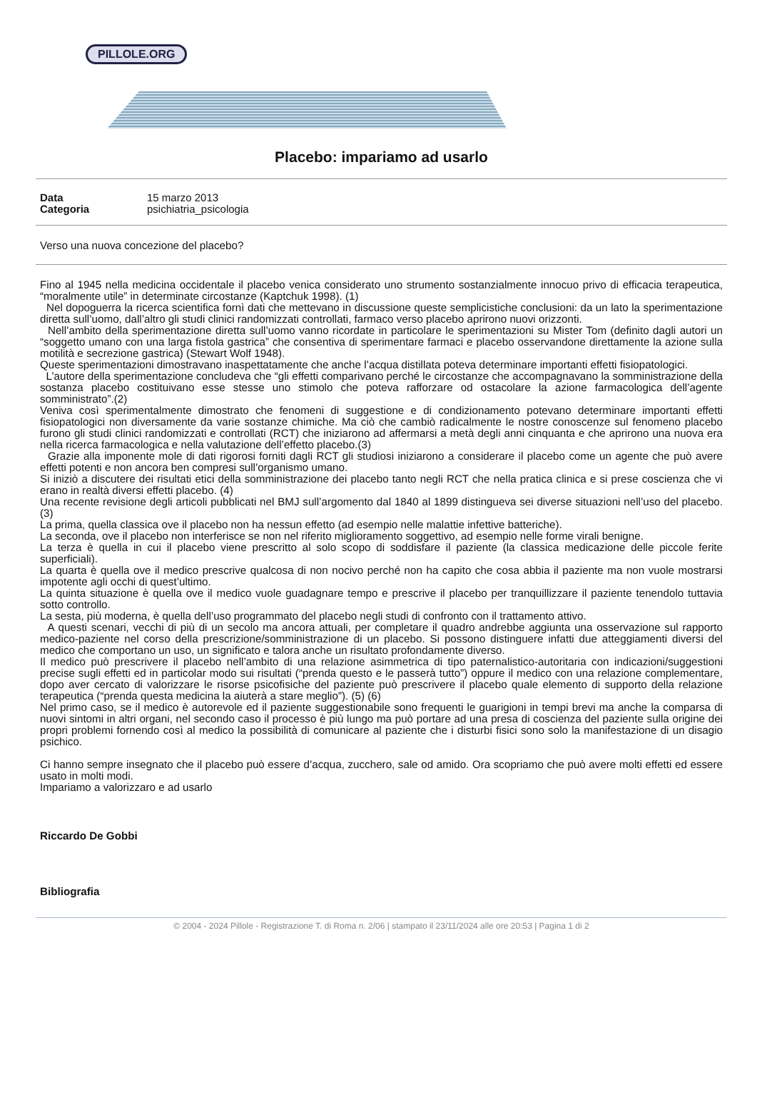PILLOLE.ORG
Placebo: impariamo ad usarlo
Data 15 marzo 2013
Categoria psichiatria_psicologia
Verso una nuova concezione del placebo?
Fino al 1945 nella medicina occidentale il placebo venica considerato uno strumento sostanzialmente innocuo privo di efficacia terapeutica, “moralmente utile” in determinate circostanze (Kaptchuk 1998). (1)
Nel dopoguerra la ricerca scientifica fornì dati che mettevano in discussione queste semplicistiche conclusioni: da un lato la sperimentazione diretta sull’uomo, dall’altro gli studi clinici randomizzati controllati, farmaco verso placebo aprirono nuovi orizzonti.
Nell’ambito della sperimentazione diretta sull’uomo vanno ricordate in particolare le sperimentazioni su Mister Tom (definito dagli autori un “soggetto umano con una larga fistola gastrica” che consentiva di sperimentare farmaci e placebo osservandone direttamente la azione sulla motilità e secrezione gastrica) (Stewart Wolf 1948).
Queste sperimentazioni dimostravano inaspettatamente che anche l’acqua distillata poteva determinare importanti effetti fisiopatologici.
L’autore della sperimentazione concludeva che “gli effetti comparivano perché le circostanze che accompagnavano la somministrazione della sostanza placebo costituivano esse stesse uno stimolo che poteva rafforzare od ostacolare la azione farmacologica dell’agente somministrato”.(2)
Veniva così sperimentalmente dimostrato che fenomeni di suggestione e di condizionamento potevano determinare importanti effetti fisiopatologici non diversamente da varie sostanze chimiche. Ma ciò che cambiò radicalmente le nostre conoscenze sul fenomeno placebo furono gli studi clinici randomizzati e controllati (RCT) che iniziarono ad affermarsi a metà degli anni cinquanta e che aprirono una nuova era nella ricerca farmacologica e nella valutazione dell’effetto placebo.(3)
Grazie alla imponente mole di dati rigorosi forniti dagli RCT gli studiosi iniziarono a considerare il placebo come un agente che può avere effetti potenti e non ancora ben compresi sull’organismo umano.
Si iniziò a discutere dei risultati etici della somministrazione dei placebo tanto negli RCT che nella pratica clinica e si prese coscienza che vi erano in realtà diversi effetti placebo. (4)
Una recente revisione degli articoli pubblicati nel BMJ sull’argomento dal 1840 al 1899 distingueva sei diverse situazioni nell’uso del placebo.(3)
La prima, quella classica ove il placebo non ha nessun effetto (ad esempio nelle malattie infettive batteriche).
La seconda, ove il placebo non interferisce se non nel riferito miglioramento soggettivo, ad esempio nelle forme virali benigne.
La terza è quella in cui il placebo viene prescritto al solo scopo di soddisfare il paziente (la classica medicazione delle piccole ferite superficiali).
La quarta è quella ove il medico prescrive qualcosa di non nocivo perché non ha capito che cosa abbia il paziente ma non vuole mostrarsi impotente agli occhi di quest’ultimo.
La quinta situazione è quella ove il medico vuole guadagnare tempo e prescrive il placebo per tranquillizzare il paziente tenendolo tuttavia sotto controllo.
La sesta, più moderna, è quella dell’uso programmato del placebo negli studi di confronto con il trattamento attivo.
A questi scenari, vecchi di più di un secolo ma ancora attuali, per completare il quadro andrebbe aggiunta una osservazione sul rapporto medico-paziente nel corso della prescrizione/somministrazione di un placebo. Si possono distinguere infatti due atteggiamenti diversi del medico che comportano un uso, un significato e talora anche un risultato profondamente diverso.
Il medico può prescrivere il placebo nell’ambito di una relazione asimmetrica di tipo paternalistico-autoritaria con indicazioni/suggestioni precise sugli effetti ed in particolar modo sui risultati (“prenda questo e le passerà tutto”) oppure il medico con una relazione complementare, dopo aver cercato di valorizzare le risorse psicofisiche del paziente può prescrivere il placebo quale elemento di supporto della relazione terapeutica (“prenda questa medicina la aiuterà a stare meglio”). (5) (6)
Nel primo caso, se il medico è autorevole ed il paziente suggestionabile sono frequenti le guarigioni in tempi brevi ma anche la comparsa di nuovi sintomi in altri organi, nel secondo caso il processo è più lungo ma può portare ad una presa di coscienza del paziente sulla origine dei propri problemi fornendo così al medico la possibilità di comunicare al paziente che i disturbi fisici sono solo la manifestazione di un disagio psichico.
Ci hanno sempre insegnato che il placebo può essere d’acqua, zucchero, sale od amido. Ora scopriamo che può avere molti effetti ed essere usato in molti modi.
Impariamo a valorizzaro e ad usarlo
Riccardo De Gobbi
Bibliografia
© 2004 - 2024 Pillole - Registrazione T. di Roma n. 2/06 | stampato il 23/11/2024 alle ore 20:53 | Pagina 1 di 2